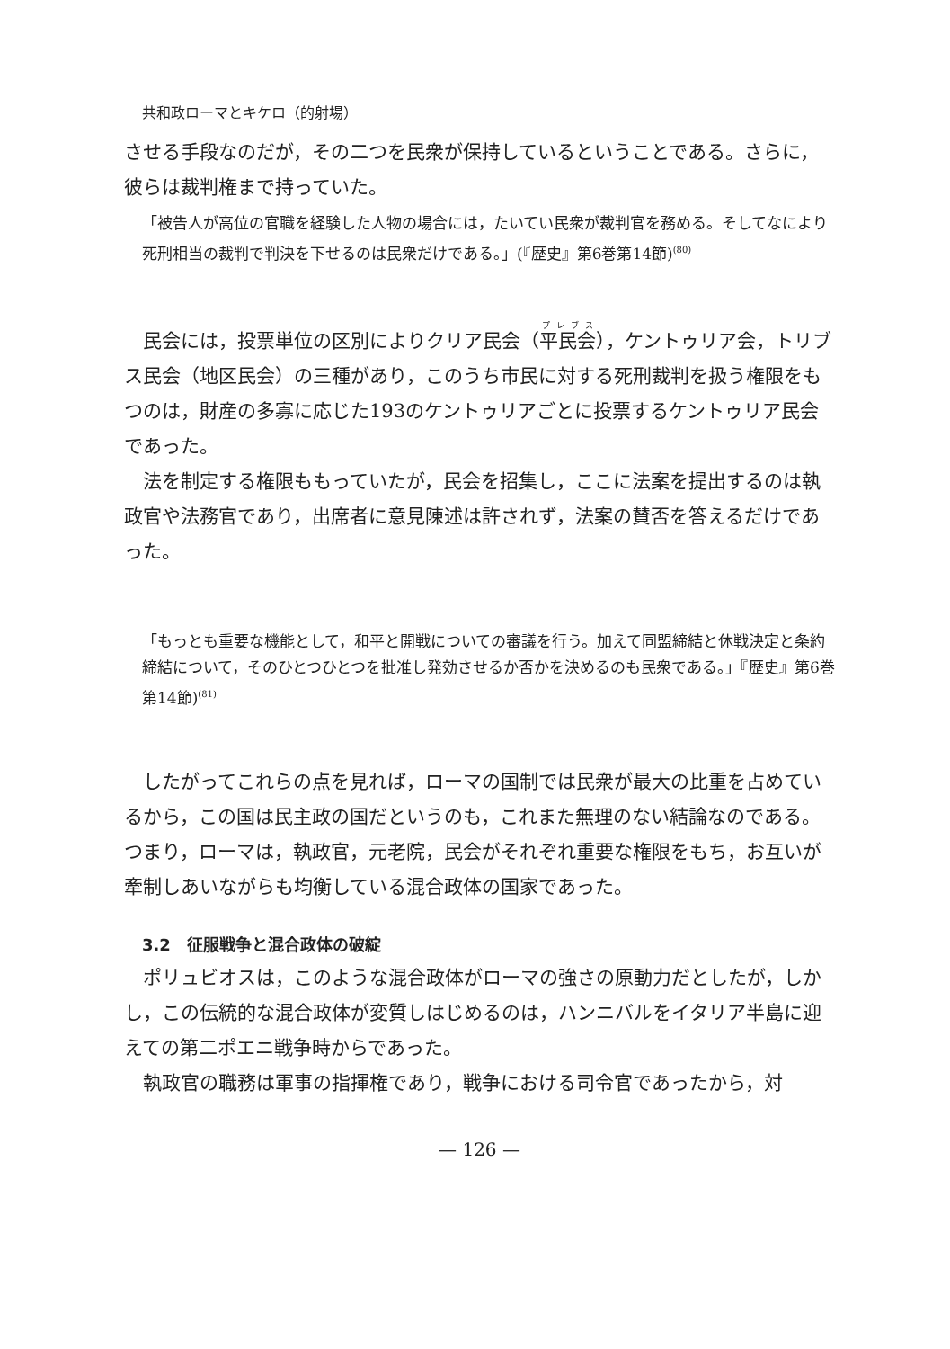共和政ローマとキケロ（的射場）
させる手段なのだが，その二つを民衆が保持しているということである。さらに，彼らは裁判権まで持っていた。
「被告人が高位の官職を経験した人物の場合には，たいてい民衆が裁判官を務める。そしてなにより死刑相当の裁判で判決を下せるのは民衆だけである。」(『歴史』第6巻第14節)<sup>(80)</sup>
民会には，投票単位の区別によりクリア民会（平民会），ケントゥリア会，トリブス民会（地区民会）の三種があり，このうち市民に対する死刑裁判を扱う権限をもつのは，財産の多寡に応じた193のケントゥリアごとに投票するケントゥリア民会であった。
法を制定する権限ももっていたが，民会を招集し，ここに法案を提出するのは執政官や法務官であり，出席者に意見陳述は許されず，法案の賛否を答えるだけであった。
「もっとも重要な機能として，和平と開戦についての審議を行う。加えて同盟締結と休戦決定と条約締結について，そのひとつひとつを批准し発効させるか否かを決めるのも民衆である。」『歴史』第6巻第14節)<sup>(81)</sup>
したがってこれらの点を見れば，ローマの国制では民衆が最大の比重を占めているから，この国は民主政の国だというのも，これまた無理のない結論なのである。つまり，ローマは，執政官，元老院，民会がそれぞれ重要な権限をもち，お互いが牽制しあいながらも均衡している混合政体の国家であった。
3.2　征服戦争と混合政体の破綻
ポリュビオスは，このような混合政体がローマの強さの原動力だとしたが，しかし，この伝統的な混合政体が変質しはじめるのは，ハンニバルをイタリア半島に迎えての第二ポエニ戦争時からであった。
執政官の職務は軍事の指揮権であり，戦争における司令官であったから，対
— 126 —